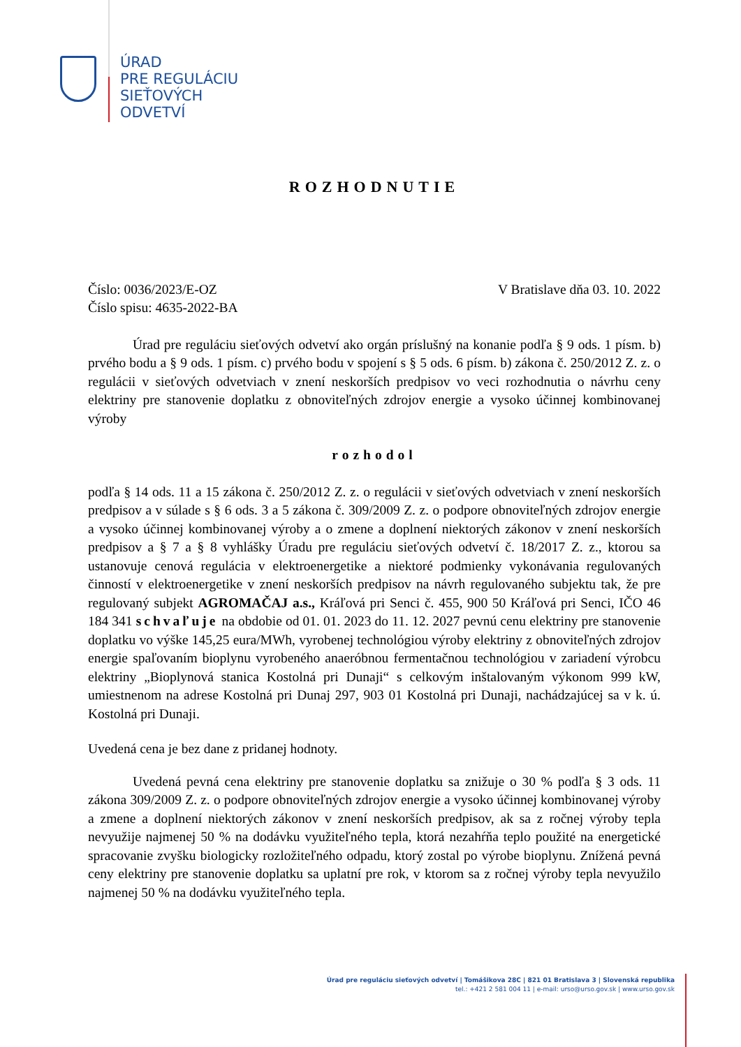ÚRAD
PRE REGULÁCIU
SIEŤOVÝCH
ODVETVÍ
ROZHODNUTIE
Číslo: 0036/2023/E-OZ
Číslo spisu: 4635-2022-BA
V Bratislave dňa 03. 10. 2022
Úrad pre reguláciu sieťových odvetví ako orgán príslušný na konanie podľa § 9 ods. 1 písm. b) prvého bodu a § 9 ods. 1 písm. c) prvého bodu v spojení s § 5 ods. 6 písm. b) zákona č. 250/2012 Z. z. o regulácii v sieťových odvetviach v znení neskorších predpisov vo veci rozhodnutia o návrhu ceny elektriny pre stanovenie doplatku z obnoviteľných zdrojov energie a vysoko účinnej kombinovanej výroby
rozhodol
podľa § 14 ods. 11 a 15 zákona č. 250/2012 Z. z. o regulácii v sieťových odvetviach v znení neskorších predpisov a v súlade s § 6 ods. 3 a 5 zákona č. 309/2009 Z. z. o podpore obnoviteľných zdrojov energie a vysoko účinnej kombinovanej výroby a o zmene a doplnení niektorých zákonov v znení neskorších predpisov a § 7 a § 8 vyhlášky Úradu pre reguláciu sieťových odvetví č. 18/2017 Z. z., ktorou sa ustanovuje cenová regulácia v elektroenergetike a niektoré podmienky vykonávania regulovaných činností v elektroenergetike v znení neskorších predpisov na návrh regulovaného subjektu tak, že pre regulovaný subjekt AGROMAČAJ a.s., Kráľová pri Senci č. 455, 900 50 Kráľová pri Senci, IČO 46 184 341 schvaľuje na obdobie od 01. 01. 2023 do 11. 12. 2027 pevnú cenu elektriny pre stanovenie doplatku vo výške 145,25 eura/MWh, vyrobenej technológiou výroby elektriny z obnoviteľných zdrojov energie spaľovaním bioplynu vyrobeného anaeróbnou fermentačnou technológiou v zariadení výrobcu elektriny „Bioplynová stanica Kostolná pri Dunaji“ s celkovým inštalovaným výkonom 999 kW, umiestnenom na adrese Kostolná pri Dunaj 297, 903 01 Kostolná pri Dunaji, nachádzajúcej sa v k. ú. Kostolná pri Dunaji.
Uvedená cena je bez dane z pridanej hodnoty.
Uvedená pevná cena elektriny pre stanovenie doplatku sa znižuje o 30 % podľa § 3 ods. 11 zákona 309/2009 Z. z. o podpore obnoviteľných zdrojov energie a vysoko účinnej kombinovanej výroby a zmene a doplnení niektorých zákonov v znení neskorších predpisov, ak sa z ročnej výroby tepla nevyužije najmenej 50 % na dodávku využiteľného tepla, ktorá nezahŕňa teplo použité na energetické spracovanie zvyšku biologicky rozložiteľného odpadu, ktorý zostal po výrobe bioplynu. Znížená pevná ceny elektriny pre stanovenie doplatku sa uplatní pre rok, v ktorom sa z ročnej výroby tepla nevyužilo najmenej 50 % na dodávku využiteľného tepla.
Úrad pre reguláciu sieťových odvetví | Tomášikova 28C | 821 01 Bratislava 3 | Slovenská republika
tel.: +421 2 581 004 11 | e-mail: urso@urso.gov.sk | www.urso.gov.sk